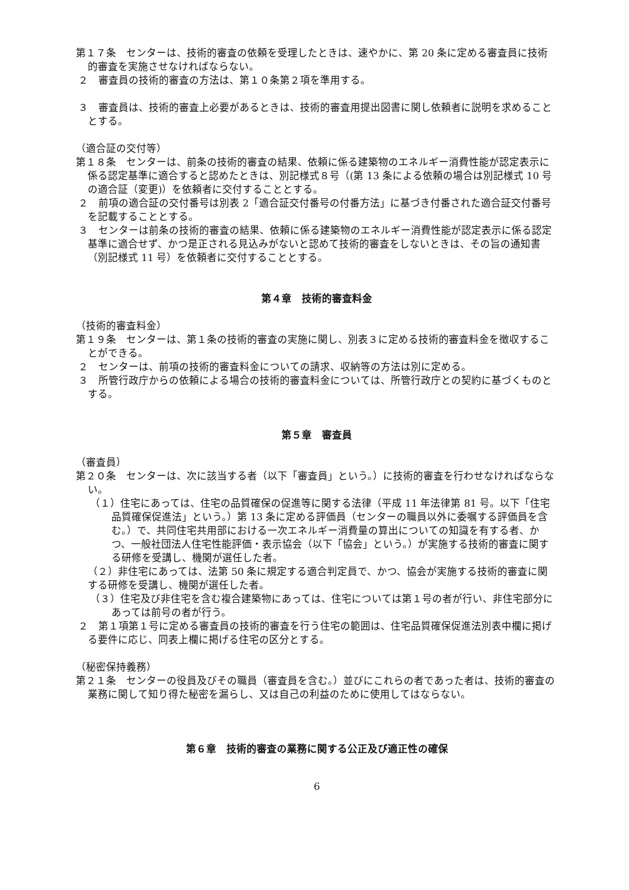第１７条　センターは、技術的審査の依頼を受理したときは、速やかに、第 20 条に定める審査員に技術的審査を実施させなければならない。
２　審査員の技術的審査の方法は、第１０条第２項を準用する。
３　審査員は、技術的審査上必要があるときは、技術的審査用提出図書に関し依頼者に説明を求めることとする。
（適合証の交付等）
第１８条　センターは、前条の技術的審査の結果、依頼に係る建築物のエネルギー消費性能が認定表示に係る認定基準に適合すると認めたときは、別記様式８号（(第 13 条による依頼の場合は別記様式 10 号の適合証（変更)）を依頼者に交付することとする。
２　前項の適合証の交付番号は別表 2「適合証交付番号の付番方法」に基づき付番された適合証交付番号を記載することとする。
３　センターは前条の技術的審査の結果、依頼に係る建築物のエネルギー消費性能が認定表示に係る認定基準に適合せず、かつ是正される見込みがないと認めて技術的審査をしないときは、その旨の通知書（別記様式 11 号）を依頼者に交付することとする。
第４章　技術的審査料金
（技術的審査料金）
第１９条　センターは、第１条の技術的審査の実施に関し、別表３に定める技術的審査料金を徴収することができる。
２　センターは、前項の技術的審査料金についての請求、収納等の方法は別に定める。
３　所管行政庁からの依頼による場合の技術的審査料金については、所管行政庁との契約に基づくものとする。
第５章　審査員
（審査員）
第２０条　センターは、次に該当する者（以下「審査員」という。）に技術的審査を行わせなければならない。
（１）住宅にあっては、住宅の品質確保の促進等に関する法律（平成 11 年法律第 81 号。以下「住宅品質確保促進法」という。）第 13 条に定める評価員（センターの職員以外に委嘱する評価員を含む。）で、共同住宅共用部における一次エネルギー消費量の算出についての知識を有する者、かつ、一般社団法人住宅性能評価・表示協会（以下「協会」という。）が実施する技術的審査に関する研修を受講し、機関が選任した者。
（２）非住宅にあっては、法第 50 条に規定する適合判定員で、かつ、協会が実施する技術的審査に関する研修を受講し、機関が選任した者。
（３）住宅及び非住宅を含む複合建築物にあっては、住宅については第１号の者が行い、非住宅部分にあっては前号の者が行う。
２　第１項第１号に定める審査員の技術的審査を行う住宅の範囲は、住宅品質確保促進法別表中欄に掲げる要件に応じ、同表上欄に掲げる住宅の区分とする。
（秘密保持義務）
第２１条　センターの役員及びその職員（審査員を含む。）並びにこれらの者であった者は、技術的審査の業務に関して知り得た秘密を漏らし、又は自己の利益のために使用してはならない。
第６章　技術的審査の業務に関する公正及び適正性の確保
6